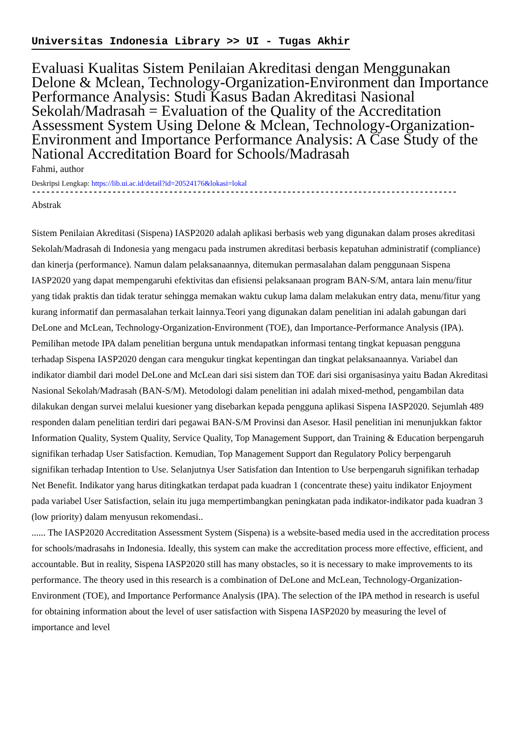Universitas Indonesia Library >> UI - Tugas Akhir
Evaluasi Kualitas Sistem Penilaian Akreditasi dengan Menggunakan Delone & Mclean, Technology-Organization-Environment dan Importance Performance Analysis: Studi Kasus Badan Akreditasi Nasional Sekolah/Madrasah = Evaluation of the Quality of the Accreditation Assessment System Using Delone & Mclean, Technology-Organization-Environment and Importance Performance Analysis: A Case Study of the National Accreditation Board for Schools/Madrasah
Fahmi, author
Deskripsi Lengkap: https://lib.ui.ac.id/detail?id=20524176&lokasi=lokal
------------------------------------------------------------------------------------------
Abstrak
Sistem Penilaian Akreditasi (Sispena) IASP2020 adalah aplikasi berbasis web yang digunakan dalam proses akreditasi Sekolah/Madrasah di Indonesia yang mengacu pada instrumen akreditasi berbasis kepatuhan administratif (compliance) dan kinerja (performance). Namun dalam pelaksanaannya, ditemukan permasalahan dalam penggunaan Sispena IASP2020 yang dapat mempengaruhi efektivitas dan efisiensi pelaksanaan program BAN-S/M, antara lain menu/fitur yang tidak praktis dan tidak teratur sehingga memakan waktu cukup lama dalam melakukan entry data, menu/fitur yang kurang informatif dan permasalahan terkait lainnya.Teori yang digunakan dalam penelitian ini adalah gabungan dari DeLone and McLean, Technology-Organization-Environment (TOE), dan Importance-Performance Analysis (IPA). Pemilihan metode IPA dalam penelitian berguna untuk mendapatkan informasi tentang tingkat kepuasan pengguna terhadap Sispena IASP2020 dengan cara mengukur tingkat kepentingan dan tingkat pelaksanaannya. Variabel dan indikator diambil dari model DeLone and McLean dari sisi sistem dan TOE dari sisi organisasinya yaitu Badan Akreditasi Nasional Sekolah/Madrasah (BAN-S/M). Metodologi dalam penelitian ini adalah mixed-method, pengambilan data dilakukan dengan survei melalui kuesioner yang disebarkan kepada pengguna aplikasi Sispena IASP2020. Sejumlah 489 responden dalam penelitian terdiri dari pegawai BAN-S/M Provinsi dan Asesor. Hasil penelitian ini menunjukkan faktor Information Quality, System Quality, Service Quality, Top Management Support, dan Training & Education berpengaruh signifikan terhadap User Satisfaction. Kemudian, Top Management Support dan Regulatory Policy berpengaruh signifikan terhadap Intention to Use. Selanjutnya User Satisfation dan Intention to Use berpengaruh signifikan terhadap Net Benefit. Indikator yang harus ditingkatkan terdapat pada kuadran 1 (concentrate these) yaitu indikator Enjoyment pada variabel User Satisfaction, selain itu juga mempertimbangkan peningkatan pada indikator-indikator pada kuadran 3 (low priority) dalam menyusun rekomendasi..
...... The IASP2020 Accreditation Assessment System (Sispena) is a website-based media used in the accreditation process for schools/madrasahs in Indonesia. Ideally, this system can make the accreditation process more effective, efficient, and accountable. But in reality, Sispena IASP2020 still has many obstacles, so it is necessary to make improvements to its performance. The theory used in this research is a combination of DeLone and McLean, Technology-Organization-Environment (TOE), and Importance Performance Analysis (IPA). The selection of the IPA method in research is useful for obtaining information about the level of user satisfaction with Sispena IASP2020 by measuring the level of importance and level